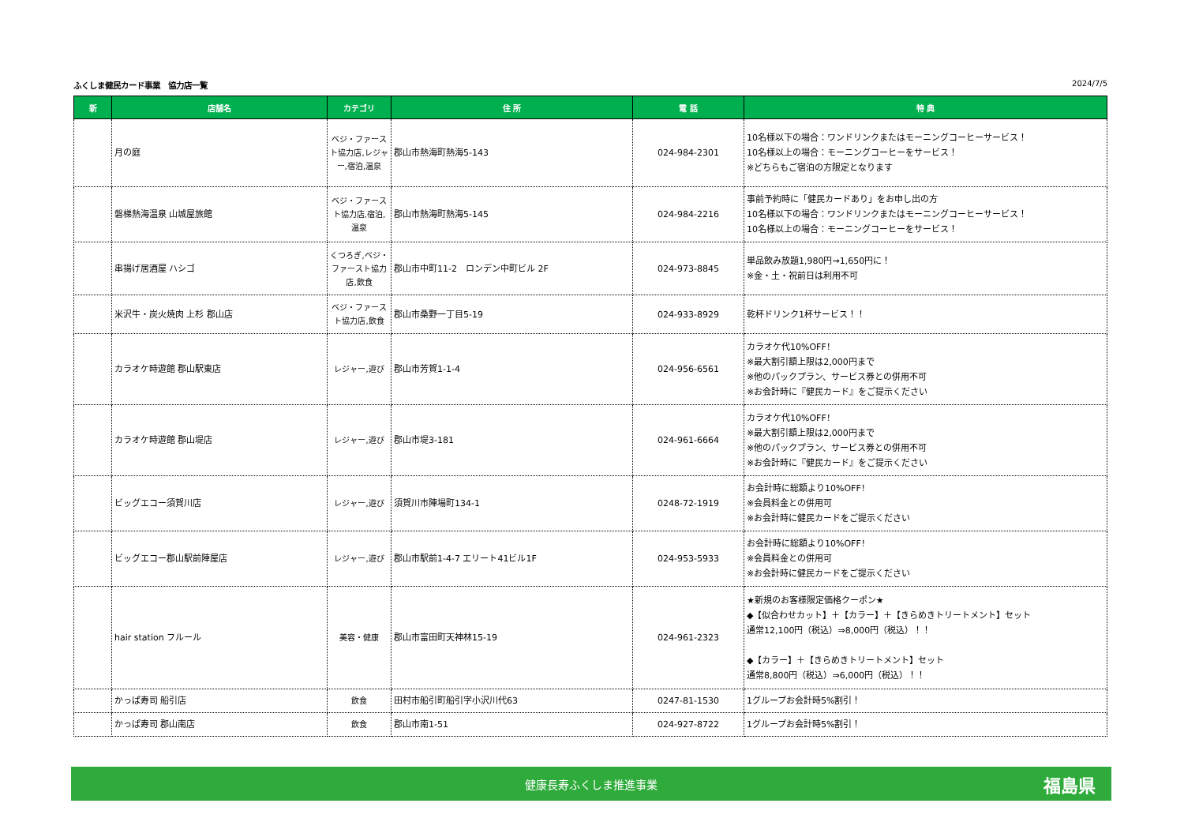ふくしま健民カード事業　協力店一覧 2024/7/5
| 新 | 店舗名 | カテゴリ | 住 所 | 電 話 | 特 典 |
| --- | --- | --- | --- | --- | --- |
| | 月の庭 | ベジ・ファースト協力店,レジャー,宿泊,温泉 | 郡山市熱海町熱海5-143 | 024-984-2301 | 10名様以下の場合：ワンドリンクまたはモーニングコーヒーサービス！ 10名様以上の場合：モーニングコーヒーをサービス！ ※どちらもご宿泊の方限定となります |
| | 磐梯熱海温泉 山城屋旅館 | ベジ・ファースト協力店,宿泊,温泉 | 郡山市熱海町熱海5-145 | 024-984-2216 | 事前予約時に「健民カードあり」をお申し出の方 10名様以下の場合：ワンドリンクまたはモーニングコーヒーサービス！ 10名様以上の場合：モーニングコーヒーをサービス！ |
| | 串揚げ居酒屋 ハシゴ | くつろぎ,ベジ・ファースト協力店,飲食 | 郡山市中町11-2 ロンデン中町ビル 2F | 024-973-8845 | 単品飲み放題1,980円→1,650円に！ ※金・土・祝前日は利用不可 |
| | 米沢牛・炭火焼肉 上杉 郡山店 | ベジ・ファースト協力店,飲食 | 郡山市桑野一丁目5-19 | 024-933-8929 | 乾杯ドリンク1杯サービス！！ |
| | カラオケ時遊館 郡山駅東店 | レジャー,遊び | 郡山市芳賀1-1-4 | 024-956-6561 | カラオケ代10%OFF！ ※最大割引額上限は2,000円まで ※他のパックプラン、サービス券との併用不可 ※お会計時に『健民カード』をご提示ください |
| | カラオケ時遊館 郡山堤店 | レジャー,遊び | 郡山市堤3-181 | 024-961-6664 | カラオケ代10%OFF！ ※最大割引額上限は2,000円まで ※他のパックプラン、サービス券との併用不可 ※お会計時に『健民カード』をご提示ください |
| | ビッグエコー須賀川店 | レジャー,遊び | 須賀川市陣場町134-1 | 0248-72-1919 | お会計時に総額より10%OFF！ ※会員料金との併用可 ※お会計時に健民カードをご提示ください |
| | ビッグエコー郡山駅前陣屋店 | レジャー,遊び | 郡山市駅前1-4-7 エリート41ビル1F | 024-953-5933 | お会計時に総額より10%OFF！ ※会員料金との併用可 ※お会計時に健民カードをご提示ください |
| | hair station フルール | 美容・健康 | 郡山市富田町天神林15-19 | 024-961-2323 | ★新規のお客様限定価格クーポン★ ◆【似合わせカット】＋【カラー】＋【きらめきトリートメント】セット 通常12,100円（税込）⇒8,000円（税込）！！ ◆【カラー】＋【きらめきトリートメント】セット 通常8,800円（税込）⇒6,000円（税込）！！ |
| | かっぱ寿司 船引店 | 飲食 | 田村市船引町船引字小沢川代63 | 0247-81-1530 | 1グループお会計時5%割引！ |
| | かっぱ寿司 郡山南店 | 飲食 | 郡山市南1-51 | 024-927-8722 | 1グループお会計時5%割引！ |
健康長寿ふくしま推進事業 福島県